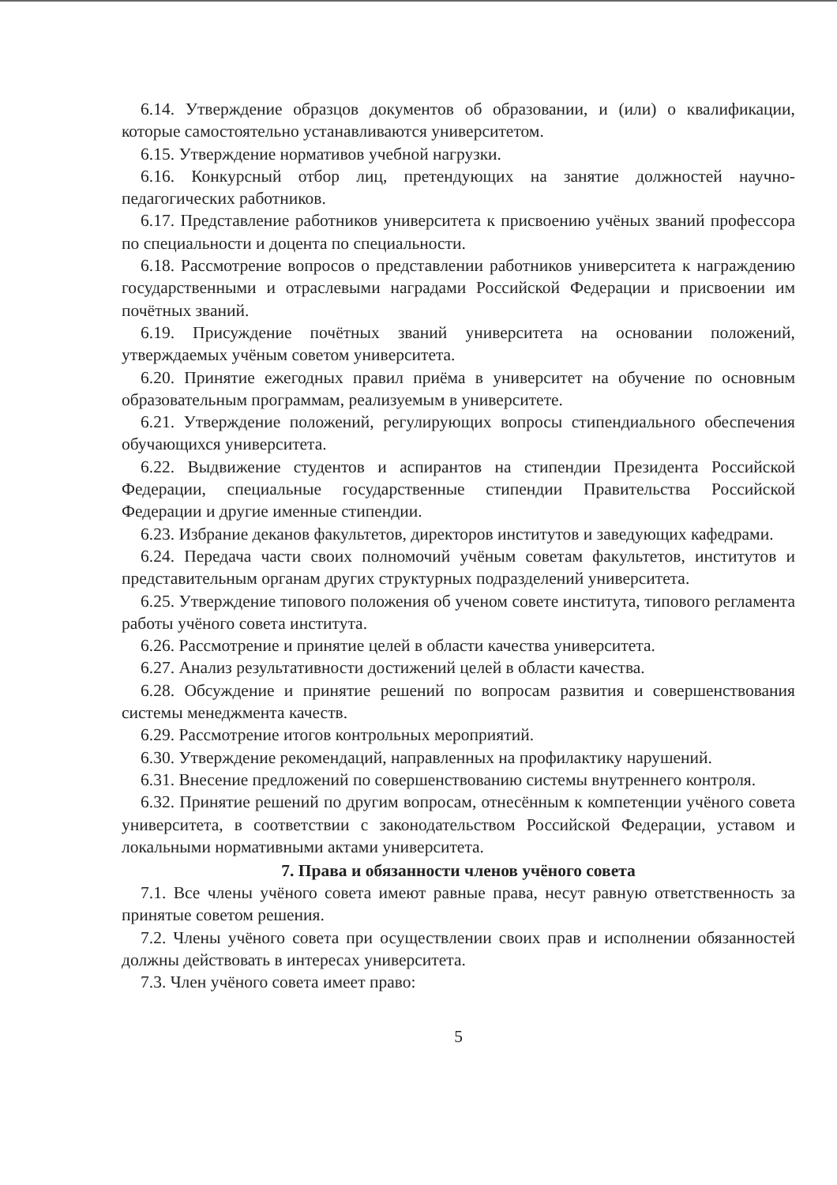6.14. Утверждение образцов документов об образовании, и (или) о квалификации, которые самостоятельно устанавливаются университетом.
6.15. Утверждение нормативов учебной нагрузки.
6.16. Конкурсный отбор лиц, претендующих на занятие должностей научно-педагогических работников.
6.17. Представление работников университета к присвоению учёных званий профессора по специальности и доцента по специальности.
6.18. Рассмотрение вопросов о представлении работников университета к награждению государственными и отраслевыми наградами Российской Федерации и присвоении им почётных званий.
6.19. Присуждение почётных званий университета на основании положений, утверждаемых учёным советом университета.
6.20. Принятие ежегодных правил приёма в университет на обучение по основным образовательным программам, реализуемым в университете.
6.21. Утверждение положений, регулирующих вопросы стипендиального обеспечения обучающихся университета.
6.22. Выдвижение студентов и аспирантов на стипендии Президента Российской Федерации, специальные государственные стипендии Правительства Российской Федерации и другие именные стипендии.
6.23. Избрание деканов факультетов, директоров институтов и заведующих кафедрами.
6.24. Передача части своих полномочий учёным советам факультетов, институтов и представительным органам других структурных подразделений университета.
6.25. Утверждение типового положения об ученом совете института, типового регламента работы учёного совета института.
6.26. Рассмотрение и принятие целей в области качества университета.
6.27. Анализ результативности достижений целей в области качества.
6.28. Обсуждение и принятие решений по вопросам развития и совершенствования системы менеджмента качеств.
6.29. Рассмотрение итогов контрольных мероприятий.
6.30. Утверждение рекомендаций, направленных на профилактику нарушений.
6.31. Внесение предложений по совершенствованию системы внутреннего контроля.
6.32. Принятие решений по другим вопросам, отнесённым к компетенции учёного совета университета, в соответствии с законодательством Российской Федерации, уставом и локальными нормативными актами университета.
7. Права и обязанности членов учёного совета
7.1. Все члены учёного совета имеют равные права, несут равную ответственность за принятые советом решения.
7.2. Члены учёного совета при осуществлении своих прав и исполнении обязанностей должны действовать в интересах университета.
7.3. Член учёного совета имеет право:
5